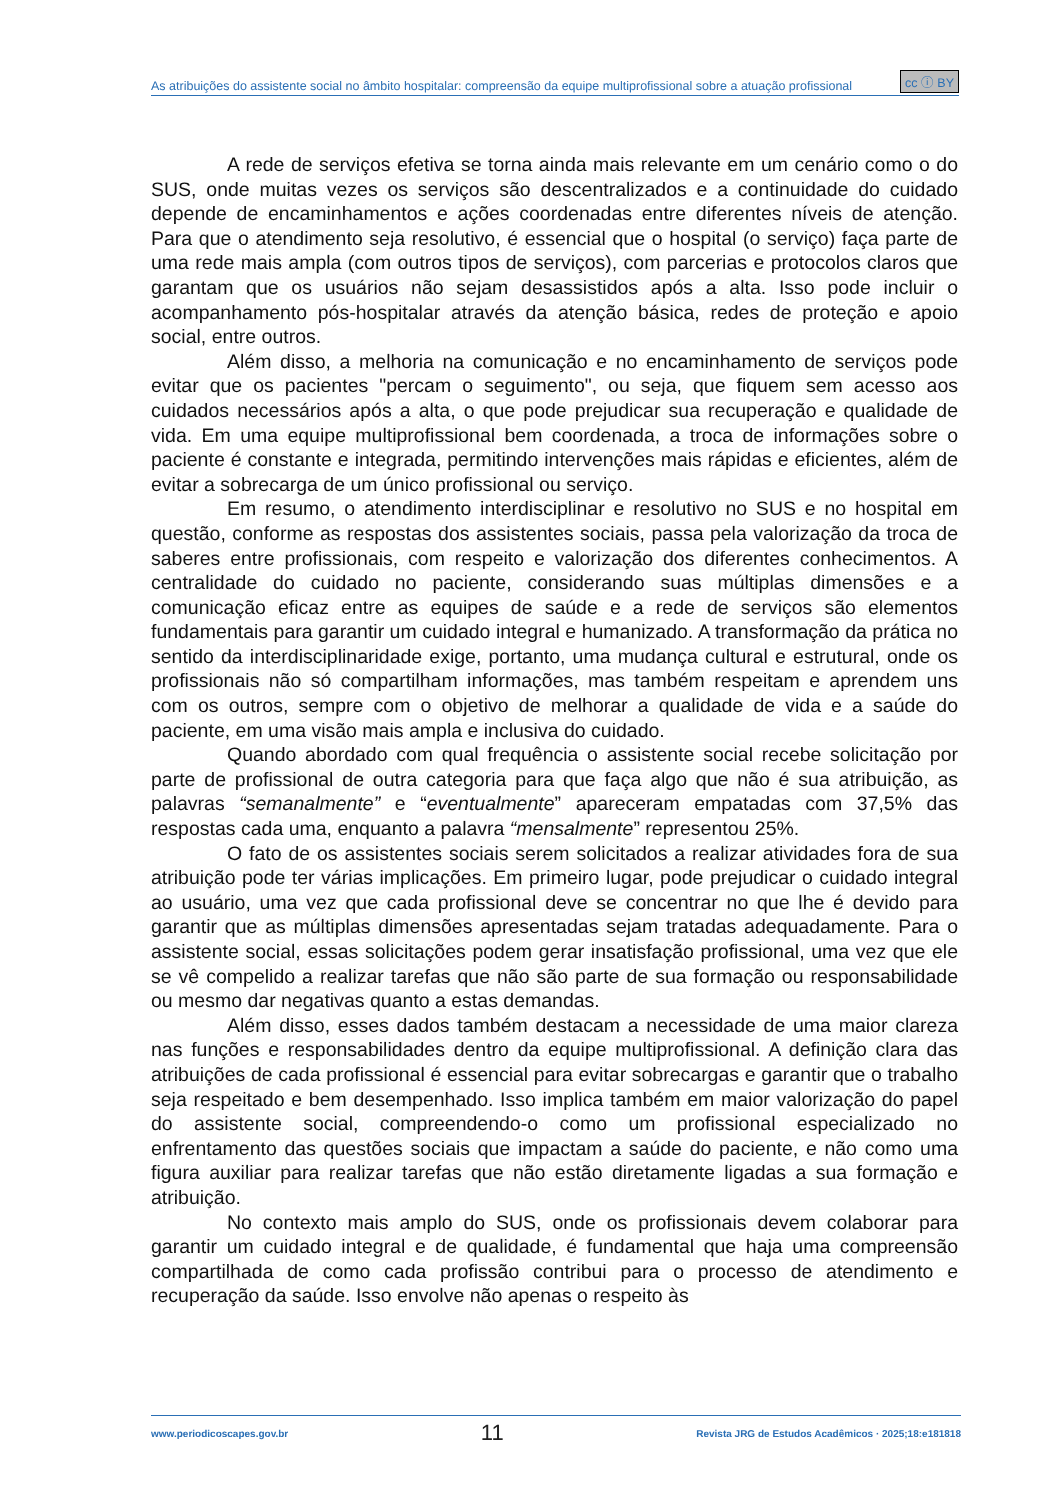As atribuições do assistente social no âmbito hospitalar: compreensão da equipe multiprofissional sobre a atuação profissional cc ⓘ BY
A rede de serviços efetiva se torna ainda mais relevante em um cenário como o do SUS, onde muitas vezes os serviços são descentralizados e a continuidade do cuidado depende de encaminhamentos e ações coordenadas entre diferentes níveis de atenção. Para que o atendimento seja resolutivo, é essencial que o hospital (o serviço) faça parte de uma rede mais ampla (com outros tipos de serviços), com parcerias e protocolos claros que garantam que os usuários não sejam desassistidos após a alta. Isso pode incluir o acompanhamento pós-hospitalar através da atenção básica, redes de proteção e apoio social, entre outros.
Além disso, a melhoria na comunicação e no encaminhamento de serviços pode evitar que os pacientes "percam o seguimento", ou seja, que fiquem sem acesso aos cuidados necessários após a alta, o que pode prejudicar sua recuperação e qualidade de vida. Em uma equipe multiprofissional bem coordenada, a troca de informações sobre o paciente é constante e integrada, permitindo intervenções mais rápidas e eficientes, além de evitar a sobrecarga de um único profissional ou serviço.
Em resumo, o atendimento interdisciplinar e resolutivo no SUS e no hospital em questão, conforme as respostas dos assistentes sociais, passa pela valorização da troca de saberes entre profissionais, com respeito e valorização dos diferentes conhecimentos. A centralidade do cuidado no paciente, considerando suas múltiplas dimensões e a comunicação eficaz entre as equipes de saúde e a rede de serviços são elementos fundamentais para garantir um cuidado integral e humanizado. A transformação da prática no sentido da interdisciplinaridade exige, portanto, uma mudança cultural e estrutural, onde os profissionais não só compartilham informações, mas também respeitam e aprendem uns com os outros, sempre com o objetivo de melhorar a qualidade de vida e a saúde do paciente, em uma visão mais ampla e inclusiva do cuidado.
Quando abordado com qual frequência o assistente social recebe solicitação por parte de profissional de outra categoria para que faça algo que não é sua atribuição, as palavras “semanalmente” e “eventualmente” apareceram empatadas com 37,5% das respostas cada uma, enquanto a palavra “mensalmente” representou 25%.
O fato de os assistentes sociais serem solicitados a realizar atividades fora de sua atribuição pode ter várias implicações. Em primeiro lugar, pode prejudicar o cuidado integral ao usuário, uma vez que cada profissional deve se concentrar no que lhe é devido para garantir que as múltiplas dimensões apresentadas sejam tratadas adequadamente. Para o assistente social, essas solicitações podem gerar insatisfação profissional, uma vez que ele se vê compelido a realizar tarefas que não são parte de sua formação ou responsabilidade ou mesmo dar negativas quanto a estas demandas.
Além disso, esses dados também destacam a necessidade de uma maior clareza nas funções e responsabilidades dentro da equipe multiprofissional. A definição clara das atribuições de cada profissional é essencial para evitar sobrecargas e garantir que o trabalho seja respeitado e bem desempenhado. Isso implica também em maior valorização do papel do assistente social, compreendendo-o como um profissional especializado no enfrentamento das questões sociais que impactam a saúde do paciente, e não como uma figura auxiliar para realizar tarefas que não estão diretamente ligadas a sua formação e atribuição.
No contexto mais amplo do SUS, onde os profissionais devem colaborar para garantir um cuidado integral e de qualidade, é fundamental que haja uma compreensão compartilhada de como cada profissão contribui para o processo de atendimento e recuperação da saúde. Isso envolve não apenas o respeito às
www.periodicoscapes.gov.br 11 Revista JRG de Estudos Acadêmicos · 2025;18:e181818